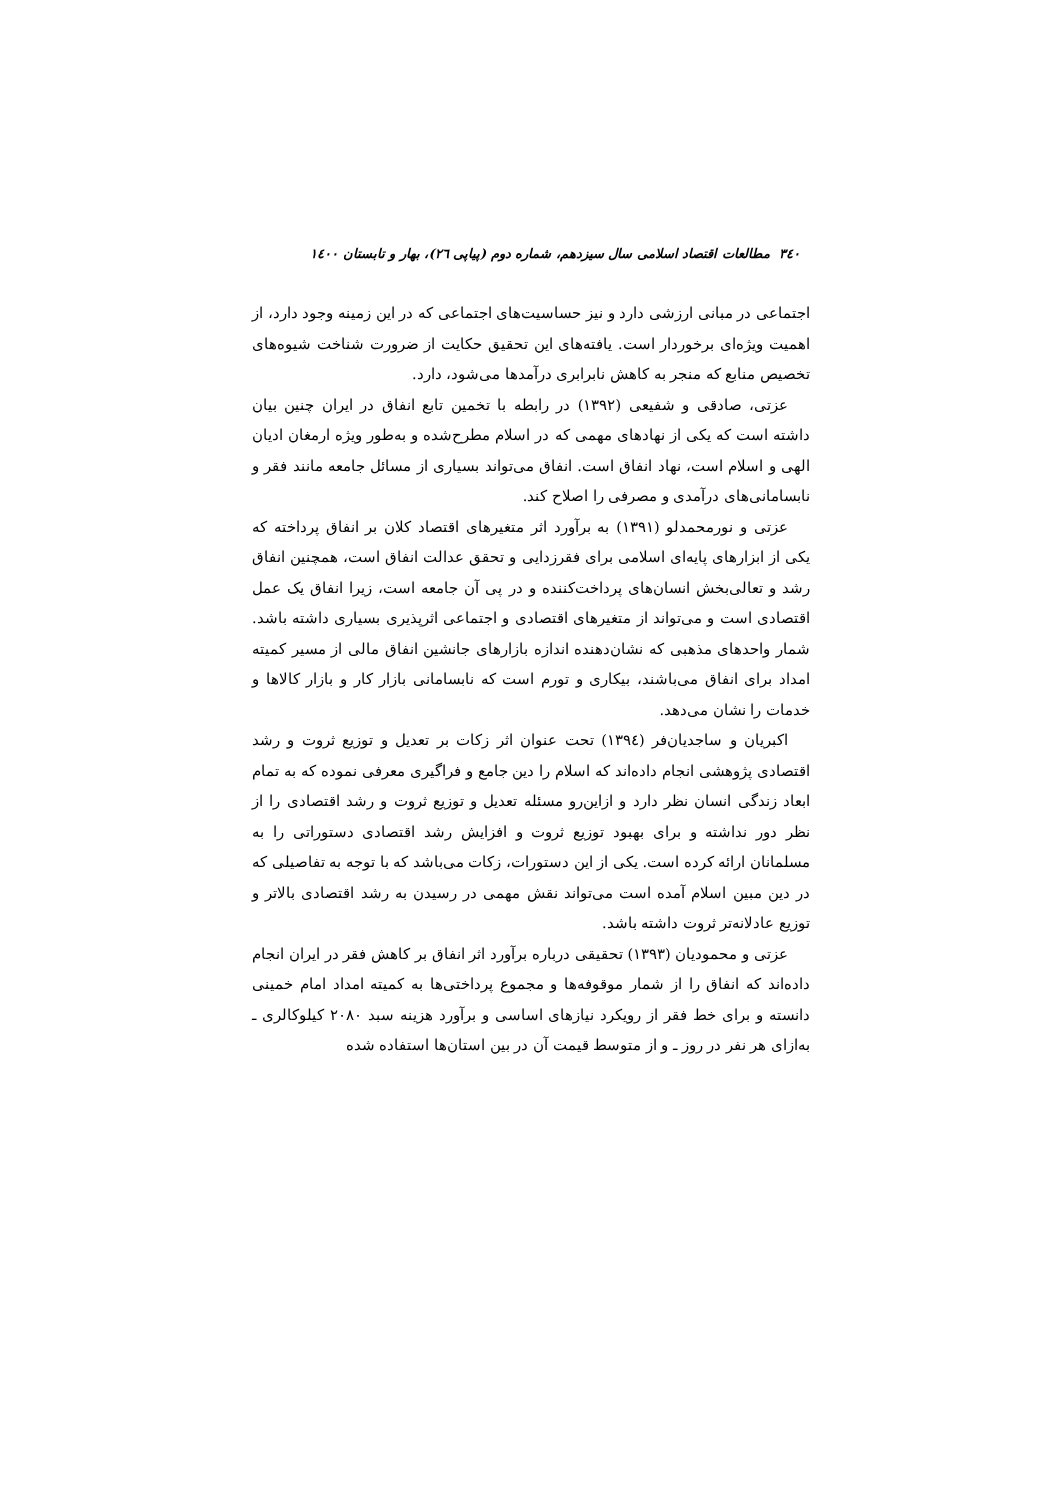۳٤۰ مطالعات اقتصاد اسلامی سال سیزدهم، شماره دوم (پیاپی ۲٦)، بهار و تابستان ۱٤۰۰
اجتماعی در مبانی ارزشی دارد و نیز حساسیت‌های اجتماعی که در این زمینه وجود دارد، از اهمیت ویژه‌ای برخوردار است. یافته‌های این تحقیق حکایت از ضرورت شناخت شیوه‌های تخصیص منابع که منجر به کاهش نابرابری درآمدها می‌شود، دارد.
عزتی، صادقی و شفیعی (۱۳۹۲) در رابطه با تخمین تابع انفاق در ایران چنین بیان داشته است که یکی از نهادهای مهمی که در اسلام مطرح‌شده و به‌طور ویژه ارمغان ادیان الهی و اسلام است، نهاد انفاق است. انفاق می‌تواند بسیاری از مسائل جامعه مانند فقر و نابسامانی‌های درآمدی و مصرفی را اصلاح کند.
عزتی و نورمحمدلو (۱۳۹۱) به برآورد اثر متغیرهای اقتصاد کلان بر انفاق پرداخته که یکی از ابزارهای پایه‌ای اسلامی برای فقرزدایی و تحقق عدالت انفاق است، همچنین انفاق رشد و تعالی‌بخش انسان‌های پرداخت‌کننده و در پی آن جامعه است، زیرا انفاق یک عمل اقتصادی است و می‌تواند از متغیرهای اقتصادی و اجتماعی اثرپذیری بسیاری داشته باشد. شمار واحدهای مذهبی که نشان‌دهنده اندازه بازارهای جانشین انفاق مالی از مسیر کمیته امداد برای انفاق می‌باشند، بیکاری و تورم است که نابسامانی بازار کار و بازار کالاها و خدمات را نشان می‌دهد.
اکبریان و ساجدیان‌فر (۱۳۹٤) تحت عنوان اثر زکات بر تعدیل و توزیع ثروت و رشد اقتصادی پژوهشی انجام داده‌اند که اسلام را دین جامع و فراگیری معرفی نموده که به تمام ابعاد زندگی انسان نظر دارد و ازاین‌رو مسئله تعدیل و توزیع ثروت و رشد اقتصادی را از نظر دور نداشته و برای بهبود توزیع ثروت و افزایش رشد اقتصادی دستوراتی را به مسلمانان ارائه کرده است. یکی از این دستورات، زکات می‌باشد که با توجه به تفاصیلی که در دین مبین اسلام آمده است می‌تواند نقش مهمی در رسیدن به رشد اقتصادی بالاتر و توزیع عادلانه‌تر ثروت داشته باشد.
عزتی و محمودیان (۱۳۹۳) تحقیقی درباره برآورد اثر انفاق بر کاهش فقر در ایران انجام داده‌اند که انفاق را از شمار موقوفه‌ها و مجموع پرداختی‌ها به کمیته امداد امام خمینی دانسته و برای خط فقر از رویکرد نیازهای اساسی و برآورد هزینه سبد ۲۰۸۰ کیلوکالری ـ به‌ازای هر نفر در روز ـ و از متوسط قیمت آن در بین استان‌ها استفاده شده